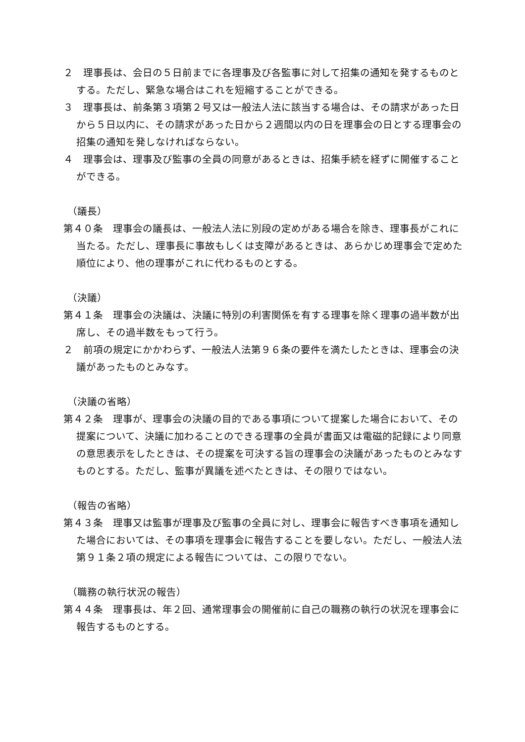２　理事長は、会日の５日前までに各理事及び各監事に対して招集の通知を発するものとする。ただし、緊急な場合はこれを短縮することができる。
３　理事長は、前条第３項第２号又は一般法人法に該当する場合は、その請求があった日から５日以内に、その請求があった日から２週間以内の日を理事会の日とする理事会の招集の通知を発しなければならない。
４　理事会は、理事及び監事の全員の同意があるときは、招集手続を経ずに開催することができる。
（議長）
第４０条　理事会の議長は、一般法人法に別段の定めがある場合を除き、理事長がこれに当たる。ただし、理事長に事故もしくは支障があるときは、あらかじめ理事会で定めた順位により、他の理事がこれに代わるものとする。
（決議）
第４１条　理事会の決議は、決議に特別の利害関係を有する理事を除く理事の過半数が出席し、その過半数をもって行う。
２　前項の規定にかかわらず、一般法人法第９６条の要件を満たしたときは、理事会の決議があったものとみなす。
（決議の省略）
第４２条　理事が、理事会の決議の目的である事項について提案した場合において、その提案について、決議に加わることのできる理事の全員が書面又は電磁的記録により同意の意思表示をしたときは、その提案を可決する旨の理事会の決議があったものとみなすものとする。ただし、監事が異議を述べたときは、その限りではない。
（報告の省略）
第４３条　理事又は監事が理事及び監事の全員に対し、理事会に報告すべき事項を通知した場合においては、その事項を理事会に報告することを要しない。ただし、一般法人法第９１条２項の規定による報告については、この限りでない。
（職務の執行状況の報告）
第４４条　理事長は、年２回、通常理事会の開催前に自己の職務の執行の状況を理事会に報告するものとする。